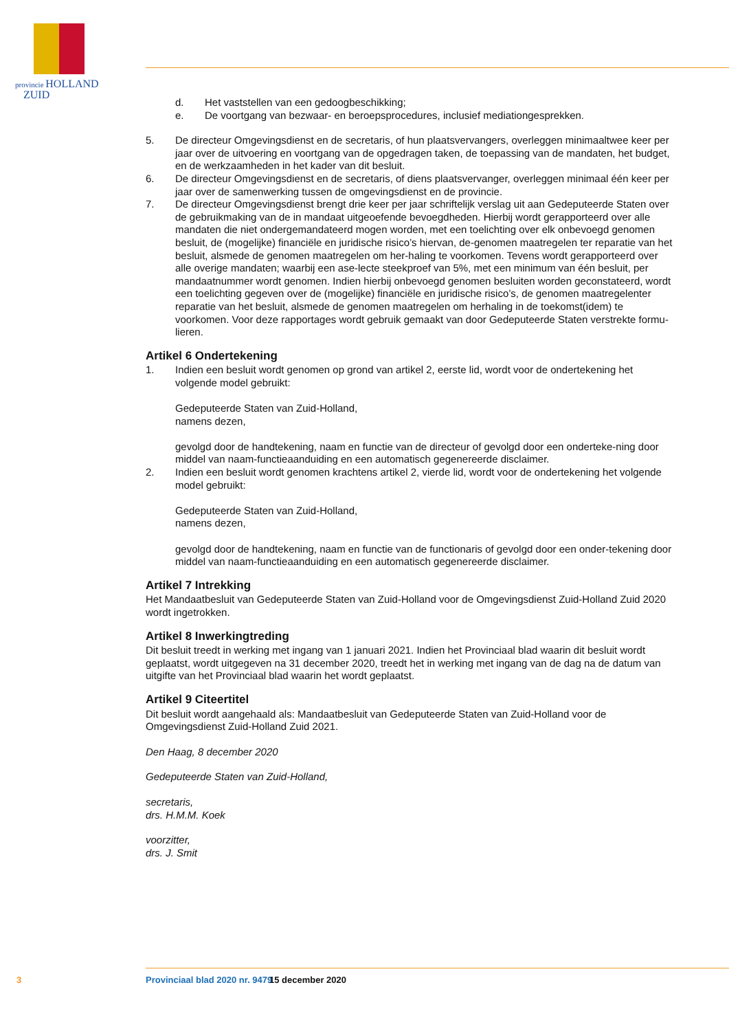provincie HOLLAND
ZUID
d. Het vaststellen van een gedoogbeschikking;
e. De voortgang van bezwaar- en beroepsprocedures, inclusief mediationgesprekken.
5. De directeur Omgevingsdienst en de secretaris, of hun plaatsvervangers, overleggen minimaaltwee keer per jaar over de uitvoering en voortgang van de opgedragen taken, de toepassing van de mandaten, het budget, en de werkzaamheden in het kader van dit besluit.
6. De directeur Omgevingsdienst en de secretaris, of diens plaatsvervanger, overleggen minimaal één keer per jaar over de samenwerking tussen de omgevingsdienst en de provincie.
7. De directeur Omgevingsdienst brengt drie keer per jaar schriftelijk verslag uit aan Gedeputeerde Staten over de gebruikmaking van de in mandaat uitgeoefende bevoegdheden. Hierbij wordt gerapporteerd over alle mandaten die niet ondergemandateerd mogen worden, met een toelichting over elk onbevoegd genomen besluit, de (mogelijke) financiële en juridische risico’s hiervan, de-genomen maatregelen ter reparatie van het besluit, alsmede de genomen maatregelen om her-haling te voorkomen. Tevens wordt gerapporteerd over alle overige mandaten; waarbij een ase-lecte steekproef van 5%, met een minimum van één besluit, per mandaatnummer wordt genomen. Indien hierbij onbevoegd genomen besluiten worden geconstateerd, wordt een toelichting gegeven over de (mogelijke) financiële en juridische risico’s, de genomen maatregelenter reparatie van het besluit, alsmede de genomen maatregelen om herhaling in de toekomst(idem) te voorkomen. Voor deze rapportages wordt gebruik gemaakt van door Gedeputeerde Staten verstrekte formu-lieren.
Artikel 6 Ondertekening
1. Indien een besluit wordt genomen op grond van artikel 2, eerste lid, wordt voor de ondertekening het volgende model gebruikt:
Gedeputeerde Staten van Zuid-Holland,
namens dezen,
gevolgd door de handtekening, naam en functie van de directeur of gevolgd door een onderteke-ning door middel van naam-functieaanduiding en een automatisch gegenereerde disclaimer.
2. Indien een besluit wordt genomen krachtens artikel 2, vierde lid, wordt voor de ondertekening het volgende model gebruikt:
Gedeputeerde Staten van Zuid-Holland,
namens dezen,
gevolgd door de handtekening, naam en functie van de functionaris of gevolgd door een onder-tekening door middel van naam-functieaanduiding en een automatisch gegenereerde disclaimer.
Artikel 7 Intrekking
Het Mandaatbesluit van Gedeputeerde Staten van Zuid-Holland voor de Omgevingsdienst Zuid-Holland Zuid 2020 wordt ingetrokken.
Artikel 8 Inwerkingtreding
Dit besluit treedt in werking met ingang van 1 januari 2021. Indien het Provinciaal blad waarin dit besluit wordt geplaatst, wordt uitgegeven na 31 december 2020, treedt het in werking met ingang van de dag na de datum van uitgifte van het Provinciaal blad waarin het wordt geplaatst.
Artikel 9 Citeertitel
Dit besluit wordt aangehaald als: Mandaatbesluit van Gedeputeerde Staten van Zuid-Holland voor de Omgevingsdienst Zuid-Holland Zuid 2021.
Den Haag, 8 december 2020
Gedeputeerde Staten van Zuid-Holland,
secretaris,
drs. H.M.M. Koek
voorzitter,
drs. J. Smit
3 Provinciaal blad 2020 nr. 9479 15 december 2020